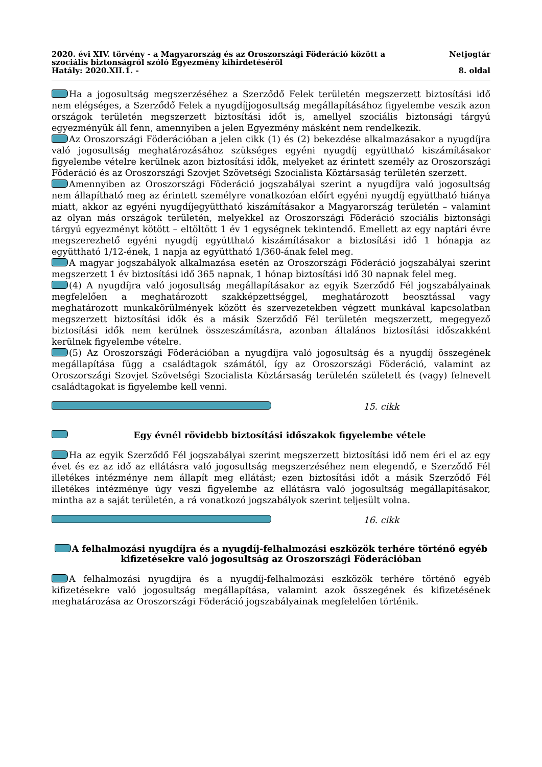2020. évi XIV. törvény - a Magyarország és az Oroszországi Föderáció között a szociális biztonságról szóló Egyezmény kihirdetéséről
Hatály: 2020.XII.1. -
Netjogtár
8. oldal
Ha a jogosultság megszerzéséhez a Szerződő Felek területén megszerzett biztosítási idő nem elégséges, a Szerződő Felek a nyugdíjjogosultság megállapításához figyelembe veszik azon országok területén megszerzett biztosítási időt is, amellyel szociális biztonsági tárgyú egyezményük áll fenn, amennyiben a jelen Egyezmény másként nem rendelkezik.
Az Oroszországi Föderációban a jelen cikk (1) és (2) bekezdése alkalmazásakor a nyugdíjra való jogosultság meghatározásához szükséges egyéni nyugdíj együttható kiszámításakor figyelembe vételre kerülnek azon biztosítási idők, melyeket az érintett személy az Oroszországi Föderáció és az Oroszországi Szovjet Szövetségi Szocialista Köztársaság területén szerzett.
Amennyiben az Oroszországi Föderáció jogszabályai szerint a nyugdíjra való jogosultság nem állapítható meg az érintett személyre vonatkozóan előírt egyéni nyugdíj együttható hiánya miatt, akkor az egyéni nyugdíjegyüttható kiszámításakor a Magyarország területén – valamint az olyan más országok területén, melyekkel az Oroszországi Föderáció szociális biztonsági tárgyú egyezményt kötött – eltöltött 1 év 1 egységnek tekintendő. Emellett az egy naptári évre megszerezhető egyéni nyugdíj együttható kiszámításakor a biztosítási idő 1 hónapja az együttható 1/12-ének, 1 napja az együttható 1/360-ának felel meg.
A magyar jogszabályok alkalmazása esetén az Oroszországi Föderáció jogszabályai szerint megszerzett 1 év biztosítási idő 365 napnak, 1 hónap biztosítási idő 30 napnak felel meg.
(4) A nyugdíjra való jogosultság megállapításakor az egyik Szerződő Fél jogszabályainak megfelelően a meghatározott szakképzettséggel, meghatározott beosztással vagy meghatározott munkakörülmények között és szervezetekben végzett munkával kapcsolatban megszerzett biztosítási idők és a másik Szerződő Fél területén megszerzett, megegyező biztosítási idők nem kerülnek összeszámításra, azonban általános biztosítási időszakként kerülnek figyelembe vételre.
(5) Az Oroszországi Föderációban a nyugdíjra való jogosultság és a nyugdíj összegének megállapítása függ a családtagok számától, így az Oroszországi Föderáció, valamint az Oroszországi Szovjet Szövetségi Szocialista Köztársaság területén született és (vagy) felnevelt családtagokat is figyelembe kell venni.
15. cikk
Egy évnél rövidebb biztosítási időszakok figyelembe vétele
Ha az egyik Szerződő Fél jogszabályai szerint megszerzett biztosítási idő nem éri el az egy évet és ez az idő az ellátásra való jogosultság megszerzéséhez nem elegendő, e Szerződő Fél illetékes intézménye nem állapít meg ellátást; ezen biztosítási időt a másik Szerződő Fél illetékes intézménye úgy veszi figyelembe az ellátásra való jogosultság megállapításakor, mintha az a saját területén, a rá vonatkozó jogszabályok szerint teljesült volna.
16. cikk
A felhalmozási nyugdíjra és a nyugdíj-felhalmozási eszközök terhére történő egyéb kifizetésekre való jogosultság az Oroszországi Föderációban
A felhalmozási nyugdíjra és a nyugdíj-felhalmozási eszközök terhére történő egyéb kifizetésekre való jogosultság megállapítása, valamint azok összegének és kifizetésének meghatározása az Oroszországi Föderáció jogszabályainak megfelelően történik.